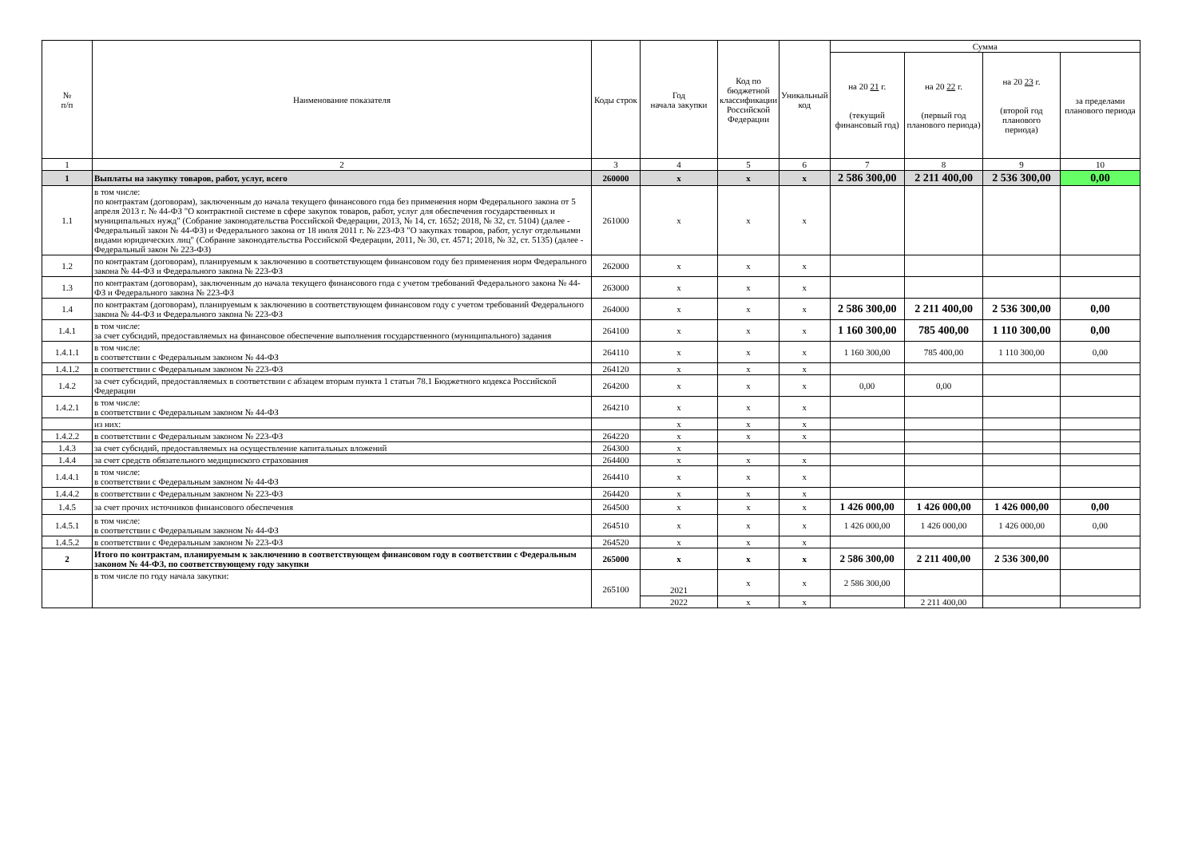| № п/п | Наименование показателя | Коды строк | Год начала закупки | Код по бюджетной классификации Российской Федерации | Уникальный код | Сумма | | | |
| --- | --- | --- | --- | --- | --- | --- | --- | --- | --- |
| | | | | | | на 20 21 г. (текущий финансовый год) | на 20 22 г. (первый год планового периода) | на 20 23 г. (второй год планового периода) | за пределами планового периода |
| 1 | 2 | 3 | 4 | 5 | 6 | 7 | 8 | 9 | 10 |
| 1 | Выплаты на закупку товаров, работ, услуг, всего | 260000 | x | x | x | 2 586 300,00 | 2 211 400,00 | 2 536 300,00 | 0,00 |
| 1.1 | в том числе: по контрактам (договорам), заключенным до начала текущего финансового года без применения норм Федерального закона от 5 апреля 2013 г. № 44-ФЗ "О контрактной системе в сфере закупок товаров, работ, услуг для обеспечения государственных и муниципальных нужд" (Собрание законодательства Российской Федерации, 2013, № 14, ст. 1652; 2018, № 32, ст. 5104) (далее - Федеральный закон № 44-ФЗ) и Федерального закона от 18 июля 2011 г. № 223-ФЗ "О закупках товаров, работ, услуг отдельными видами юридических лиц" (Собрание законодательства Российской Федерации, 2011, № 30, ст. 4571; 2018, № 32, ст. 5135) (далее - Федеральный закон № 223-ФЗ) | 261000 | x | x | x | | | | |
| 1.2 | по контрактам (договорам), планируемым к заключению в соответствующем финансовом году без применения норм Федерального закона № 44-ФЗ и Федерального закона № 223-ФЗ | 262000 | x | x | x | | | | |
| 1.3 | по контрактам (договорам), заключенным до начала текущего финансового года с учетом требований Федерального закона № 44-ФЗ и Федерального закона № 223-ФЗ | 263000 | x | x | x | | | | |
| 1.4 | по контрактам (договорам), планируемым к заключению в соответствующем финансовом году с учетом требований Федерального закона № 44-ФЗ и Федерального закона № 223-ФЗ | 264000 | x | x | x | 2 586 300,00 | 2 211 400,00 | 2 536 300,00 | 0,00 |
| 1.4.1 | в том числе: за счет субсидий, предоставляемых на финансовое обеспечение выполнения государственного (муниципального) задания | 264100 | x | x | x | 1 160 300,00 | 785 400,00 | 1 110 300,00 | 0,00 |
| 1.4.1.1 | в том числе: в соответствии с Федеральным законом № 44-ФЗ | 264110 | x | x | x | 1 160 300,00 | 785 400,00 | 1 110 300,00 | 0,00 |
| 1.4.1.2 | в соответствии с Федеральным законом № 223-ФЗ | 264120 | x | x | x | | | | |
| 1.4.2 | за счет субсидий, предоставляемых в соответствии с абзацем вторым пункта 1 статьи 78.1 Бюджетного кодекса Российской Федерации | 264200 | x | x | x | 0,00 | 0,00 | | |
| 1.4.2.1 | в том числе: в соответствии с Федеральным законом № 44-ФЗ | 264210 | x | x | x | | | | |
| | из них: | | x | x | x | | | | |
| 1.4.2.2 | в соответствии с Федеральным законом № 223-ФЗ | 264220 | x | x | x | | | | |
| 1.4.3 | за счет субсидий, предоставляемых на осуществление капитальных вложений | 264300 | x | | | | | | |
| 1.4.4 | за счет средств обязательного медицинского страхования | 264400 | x | x | x | | | | |
| 1.4.4.1 | в том числе: в соответствии с Федеральным законом № 44-ФЗ | 264410 | x | x | x | | | | |
| 1.4.4.2 | в соответствии с Федеральным законом № 223-ФЗ | 264420 | x | x | x | | | | |
| 1.4.5 | за счет прочих источников финансового обеспечения | 264500 | x | x | x | 1 426 000,00 | 1 426 000,00 | 1 426 000,00 | 0,00 |
| 1.4.5.1 | в том числе: в соответствии с Федеральным законом № 44-ФЗ | 264510 | x | x | x | 1 426 000,00 | 1 426 000,00 | 1 426 000,00 | 0,00 |
| 1.4.5.2 | в соответствии с Федеральным законом № 223-ФЗ | 264520 | x | x | x | | | | |
| 2 | Итого по контрактам, планируемым к заключению в соответствующем финансовом году в соответствии с Федеральным законом № 44-ФЗ, по соответствующему году закупки | 265000 | x | x | x | 2 586 300,00 | 2 211 400,00 | 2 536 300,00 | |
| | в том числе по году начала закупки: | 265100 | 2021 | x | x | 2 586 300,00 | | | |
| | | | 2022 | x | x | | 2 211 400,00 | | |